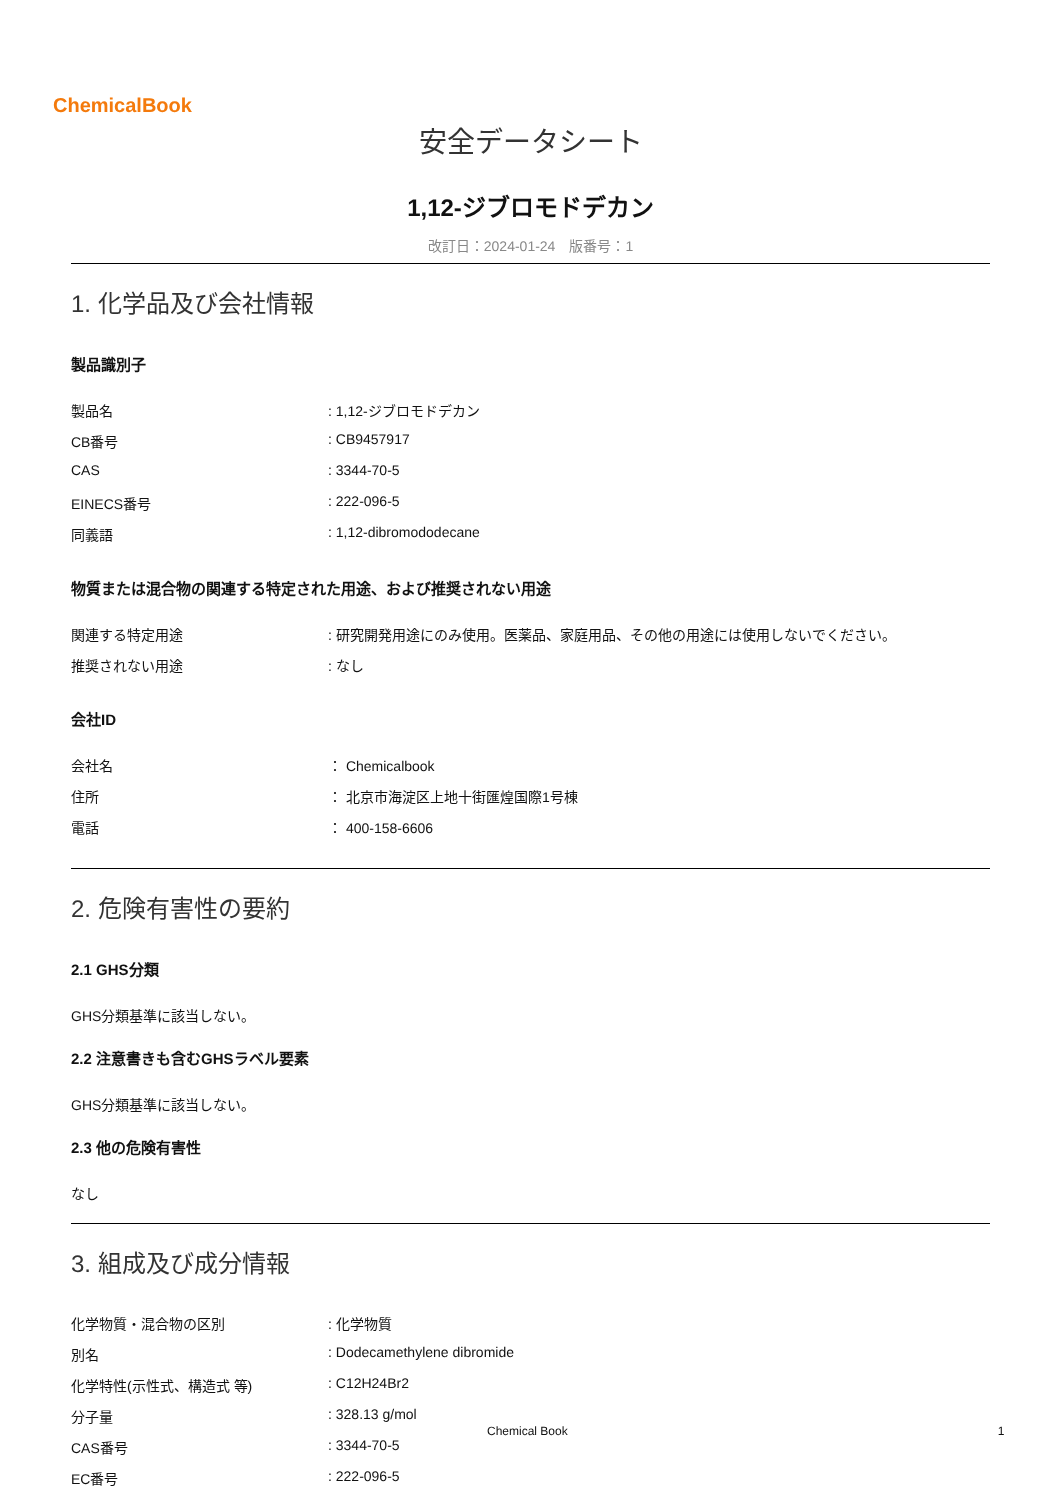ChemicalBook
安全データシート
1,12-ジブロモドデカン
改訂日：2024-01-24　版番号：1
1. 化学品及び会社情報
製品識別子
製品名: 1,12-ジブロモドデカン
CB番号: CB9457917
CAS: 3344-70-5
EINECS番号: 222-096-5
同義語: 1,12-dibromododecane
物質または混合物の関連する特定された用途、および推奨されない用途
関連する特定用途: 研究開発用途にのみ使用。医薬品、家庭用品、その他の用途には使用しないでください。
推奨されない用途: なし
会社ID
会社名 ： Chemicalbook
住所 ： 北京市海淀区上地十街匯煌国際1号棟
電話 ： 400-158-6606
2. 危険有害性の要約
2.1 GHS分類
GHS分類基準に該当しない。
2.2 注意書きも含むGHSラベル要素
GHS分類基準に該当しない。
2.3 他の危険有害性
なし
3. 組成及び成分情報
化学物質・混合物の区別: 化学物質
別名: Dodecamethylene dibromide
化学特性(示性式、構造式 等): C12H24Br2
分子量: 328.13 g/mol
CAS番号: 3344-70-5
EC番号: 222-096-5
Chemical Book 1